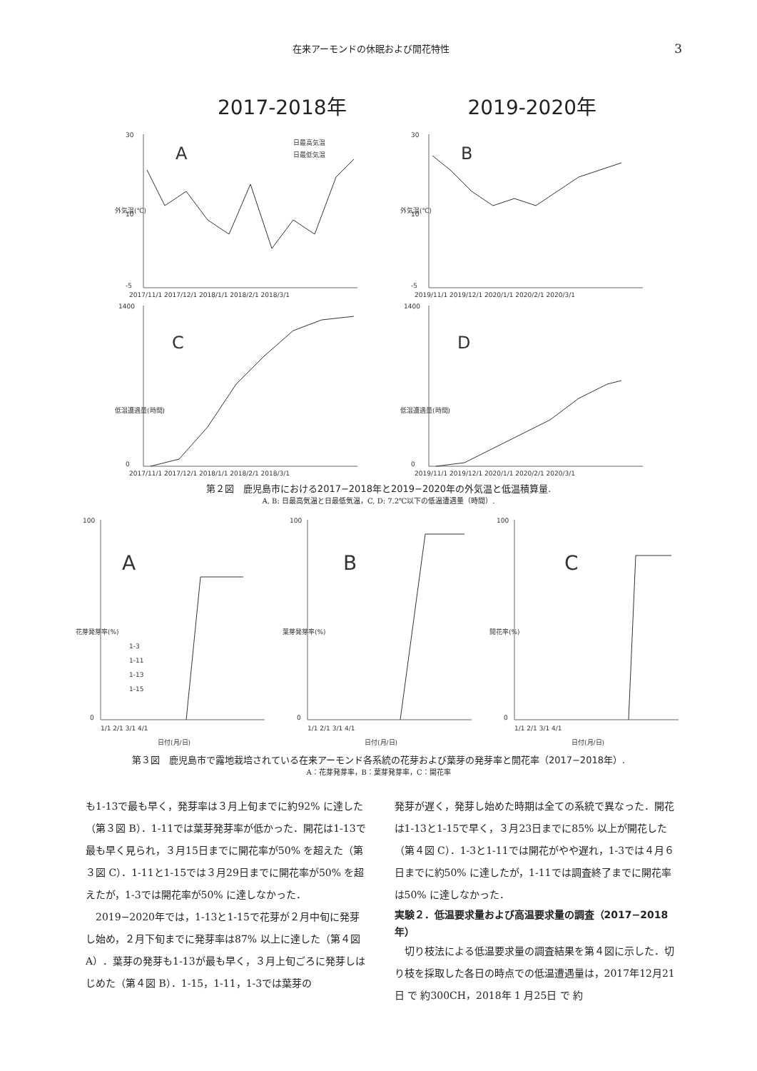在来アーモンドの休眠および開花特性 3
2017-2018年 2019-2020年
外気温(℃)
A
日最高気温
日最低気温
30
10
-5
2017/11/1 2017/12/1 2018/1/1 2018/2/1 2018/3/1
外気温(℃)
B
30
10
-5
2019/11/1 2019/12/1 2020/1/1 2020/2/1 2020/3/1
低温遭遇量(時間)
C
1400
0
2017/11/1 2017/12/1 2018/1/1 2018/2/1 2018/3/1
低温遭遇量(時間)
D
1400
0
2019/11/1 2019/12/1 2020/1/1 2020/2/1 2020/3/1
第２図　鹿児島市における2017−2018年と2019−2020年の外気温と低温積算量.
A, B: 日最高気温と日最低気温，C, D: 7.2℃以下の低温遭遇量（時間）.
花芽発芽率(%)
A
100
0
1-3
1-11
1-13
1-15
1/1 2/1 3/1 4/1
日付(月/日)
葉芽発芽率(%)
B
100
0
1/1 2/1 3/1 4/1
日付(月/日)
開花率(%)
C
100
0
1/1 2/1 3/1 4/1
日付(月/日)
第３図　鹿児島市で露地栽培されている在来アーモンド各系統の花芽および葉芽の発芽率と開花率（2017−2018年）.
A：花芽発芽率，B：葉芽発芽率，C：開花率
も1-13で最も早く，発芽率は３月上旬までに約92% に達した（第３図 B）．1-11では葉芽発芽率が低かった．開花は1-13で最も早く見られ，３月15日までに開花率が50% を超えた（第３図 C）．1-11と1-15では３月29日までに開花率が50% を超えたが，1-3では開花率が50% に達しなかった．
　2019−2020年では，1-13と1-15で花芽が２月中旬に発芽し始め，２月下旬までに発芽率は87% 以上に達した（第４図 A）．葉芽の発芽も1-13が最も早く，３月上旬ごろに発芽しはじめた（第４図 B）．1-15，1-11，1-3では葉芽の
発芽が遅く，発芽し始めた時期は全ての系統で異なった．開花は1-13と1-15で早く，３月23日までに85% 以上が開花した（第４図 C）．1-3と1-11では開花がやや遅れ，1-3では４月６日までに約50% に達したが，1-11では調査終了までに開花率は50% に達しなかった．
実験２．低温要求量および高温要求量の調査（2017−2018年）
　切り枝法による低温要求量の調査結果を第４図に示した．切り枝を採取した各日の時点での低温遭遇量は，2017年12月21日 で 約300CH，2018年 1 月25日 で 約